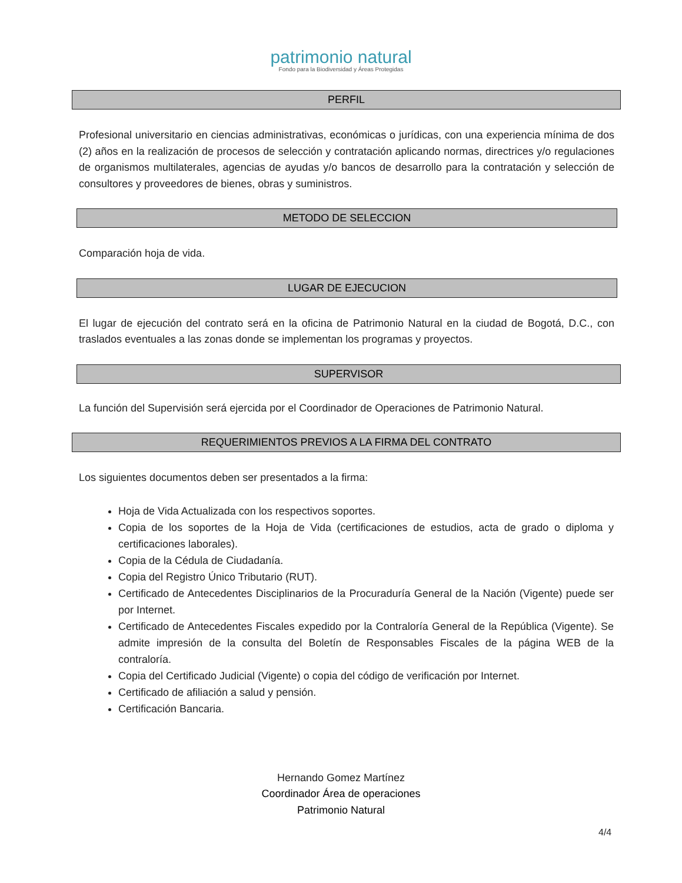patrimonio natural
Fondo para la Biodiversidad y Áreas Protegidas
PERFIL
Profesional universitario en ciencias administrativas, económicas o jurídicas, con una experiencia mínima de dos (2) años en la realización de procesos de selección y contratación aplicando normas, directrices y/o regulaciones de organismos multilaterales, agencias de ayudas y/o bancos de desarrollo para la contratación y selección de consultores y proveedores de bienes, obras y suministros.
METODO DE SELECCION
Comparación hoja de vida.
LUGAR DE EJECUCION
El lugar de ejecución del contrato será en la oficina de Patrimonio Natural en la ciudad de Bogotá, D.C., con traslados eventuales a las zonas donde se implementan los programas y proyectos.
SUPERVISOR
La función del Supervisión será ejercida por el Coordinador de Operaciones de Patrimonio Natural.
REQUERIMIENTOS PREVIOS A LA FIRMA DEL CONTRATO
Los siguientes documentos deben ser presentados a la firma:
Hoja de Vida Actualizada con los respectivos soportes.
Copia de los soportes de la Hoja de Vida (certificaciones de estudios, acta de grado o diploma y certificaciones laborales).
Copia de la Cédula de Ciudadanía.
Copia del Registro Único Tributario (RUT).
Certificado de Antecedentes Disciplinarios de la Procuraduría General de la Nación (Vigente) puede ser por Internet.
Certificado de Antecedentes Fiscales expedido por la Contraloría General de la República (Vigente). Se admite impresión de la consulta del Boletín de Responsables Fiscales de la página WEB de la contraloría.
Copia del Certificado Judicial (Vigente) o copia del código de verificación por Internet.
Certificado de afiliación a salud y pensión.
Certificación Bancaria.
Hernando Gomez Martínez
Coordinador Área de operaciones
Patrimonio Natural
4/4